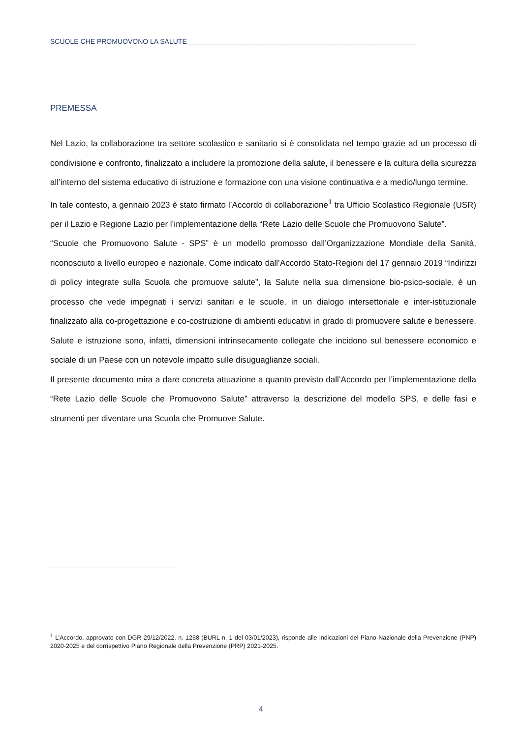SCUOLE CHE PROMUOVONO LA SALUTE____________________________________________________________
PREMESSA
Nel Lazio, la collaborazione tra settore scolastico e sanitario si è consolidata nel tempo grazie ad un processo di condivisione e confronto, finalizzato a includere la promozione della salute, il benessere e la cultura della sicurezza all’interno del sistema educativo di istruzione e formazione con una visione continuativa e a medio/lungo termine.
In tale contesto, a gennaio 2023 è stato firmato l’Accordo di collaborazione<sup>1</sup> tra Ufficio Scolastico Regionale (USR) per il Lazio e Regione Lazio per l’implementazione della “Rete Lazio delle Scuole che Promuovono Salute”.
“Scuole che Promuovono Salute - SPS” è un modello promosso dall’Organizzazione Mondiale della Sanità, riconosciuto a livello europeo e nazionale. Come indicato dall’Accordo Stato-Regioni del 17 gennaio 2019 “Indirizzi di policy integrate sulla Scuola che promuove salute”, la Salute nella sua dimensione bio-psico-sociale, è un processo che vede impegnati i servizi sanitari e le scuole, in un dialogo intersettoriale e inter-istituzionale finalizzato alla co-progettazione e co-costruzione di ambienti educativi in grado di promuovere salute e benessere. Salute e istruzione sono, infatti, dimensioni intrinsecamente collegate che incidono sul benessere economico e sociale di un Paese con un notevole impatto sulle disuguaglianze sociali.
Il presente documento mira a dare concreta attuazione a quanto previsto dall’Accordo per l’implementazione della “Rete Lazio delle Scuole che Promuovono Salute” attraverso la descrizione del modello SPS, e delle fasi e strumenti per diventare una Scuola che Promuove Salute.
<sup>1</sup> L’Accordo, approvato con DGR 29/12/2022, n. 1258 (BURL n. 1 del 03/01/2023), risponde alle indicazioni del Piano Nazionale della Prevenzione (PNP) 2020-2025 e del corrispettivo Piano Regionale della Prevenzione (PRP) 2021-2025.
4